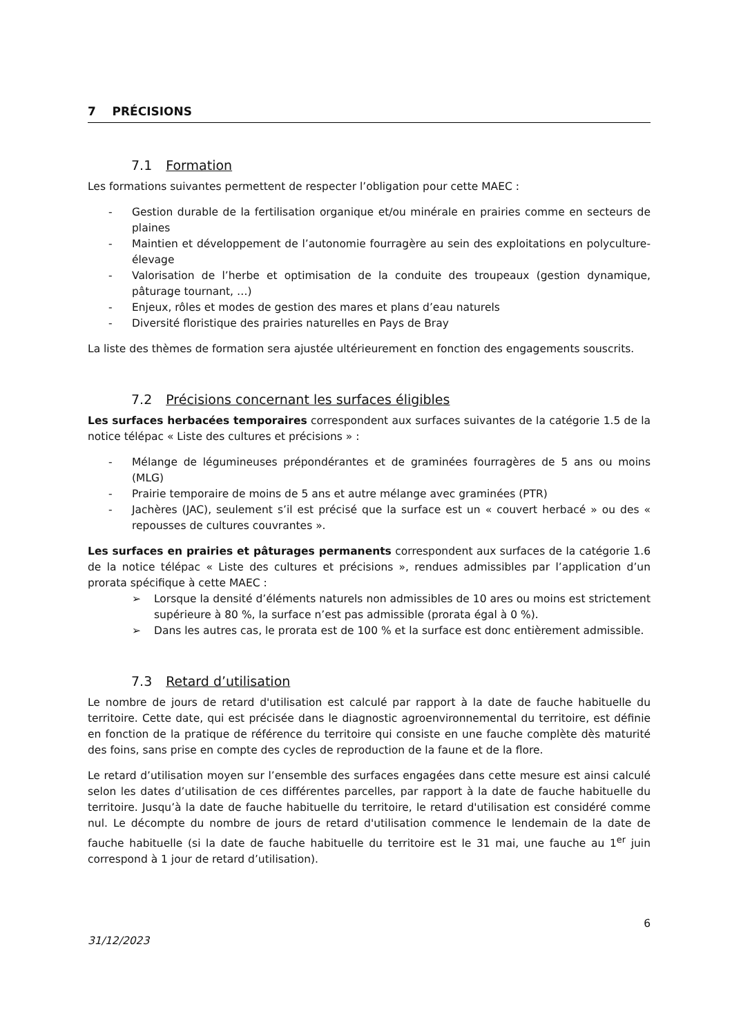7 PRÉCISIONS
7.1 Formation
Les formations suivantes permettent de respecter l’obligation pour cette MAEC :
- Gestion durable de la fertilisation organique et/ou minérale en prairies comme en secteurs de plaines
- Maintien et développement de l’autonomie fourragère au sein des exploitations en polyculture-élevage
- Valorisation de l’herbe et optimisation de la conduite des troupeaux (gestion dynamique, pâturage tournant, …)
- Enjeux, rôles et modes de gestion des mares et plans d’eau naturels
- Diversité floristique des prairies naturelles en Pays de Bray
La liste des thèmes de formation sera ajustée ultérieurement en fonction des engagements souscrits.
7.2 Précisions concernant les surfaces éligibles
Les surfaces herbacées temporaires correspondent aux surfaces suivantes de la catégorie 1.5 de la notice télépac « Liste des cultures et précisions » :
- Mélange de légumineuses prépondérantes et de graminées fourragères de 5 ans ou moins (MLG)
- Prairie temporaire de moins de 5 ans et autre mélange avec graminées (PTR)
- Jachères (JAC), seulement s’il est précisé que la surface est un « couvert herbacé » ou des « repousses de cultures couvrantes ».
Les surfaces en prairies et pâturages permanents correspondent aux surfaces de la catégorie 1.6 de la notice télépac « Liste des cultures et précisions », rendues admissibles par l’application d’un prorata spécifique à cette MAEC :
➢ Lorsque la densité d’éléments naturels non admissibles de 10 ares ou moins est strictement supérieure à 80 %, la surface n’est pas admissible (prorata égal à 0 %).
➢ Dans les autres cas, le prorata est de 100 % et la surface est donc entièrement admissible.
7.3 Retard d’utilisation
Le nombre de jours de retard d'utilisation est calculé par rapport à la date de fauche habituelle du territoire. Cette date, qui est précisée dans le diagnostic agroenvironnemental du territoire, est définie en fonction de la pratique de référence du territoire qui consiste en une fauche complète dès maturité des foins, sans prise en compte des cycles de reproduction de la faune et de la flore.
Le retard d’utilisation moyen sur l’ensemble des surfaces engagées dans cette mesure est ainsi calculé selon les dates d’utilisation de ces différentes parcelles, par rapport à la date de fauche habituelle du territoire. Jusqu’à la date de fauche habituelle du territoire, le retard d'utilisation est considéré comme nul. Le décompte du nombre de jours de retard d'utilisation commence le lendemain de la date de fauche habituelle (si la date de fauche habituelle du territoire est le 31 mai, une fauche au 1<sup>er</sup> juin correspond à 1 jour de retard d’utilisation).
31/12/2023 6